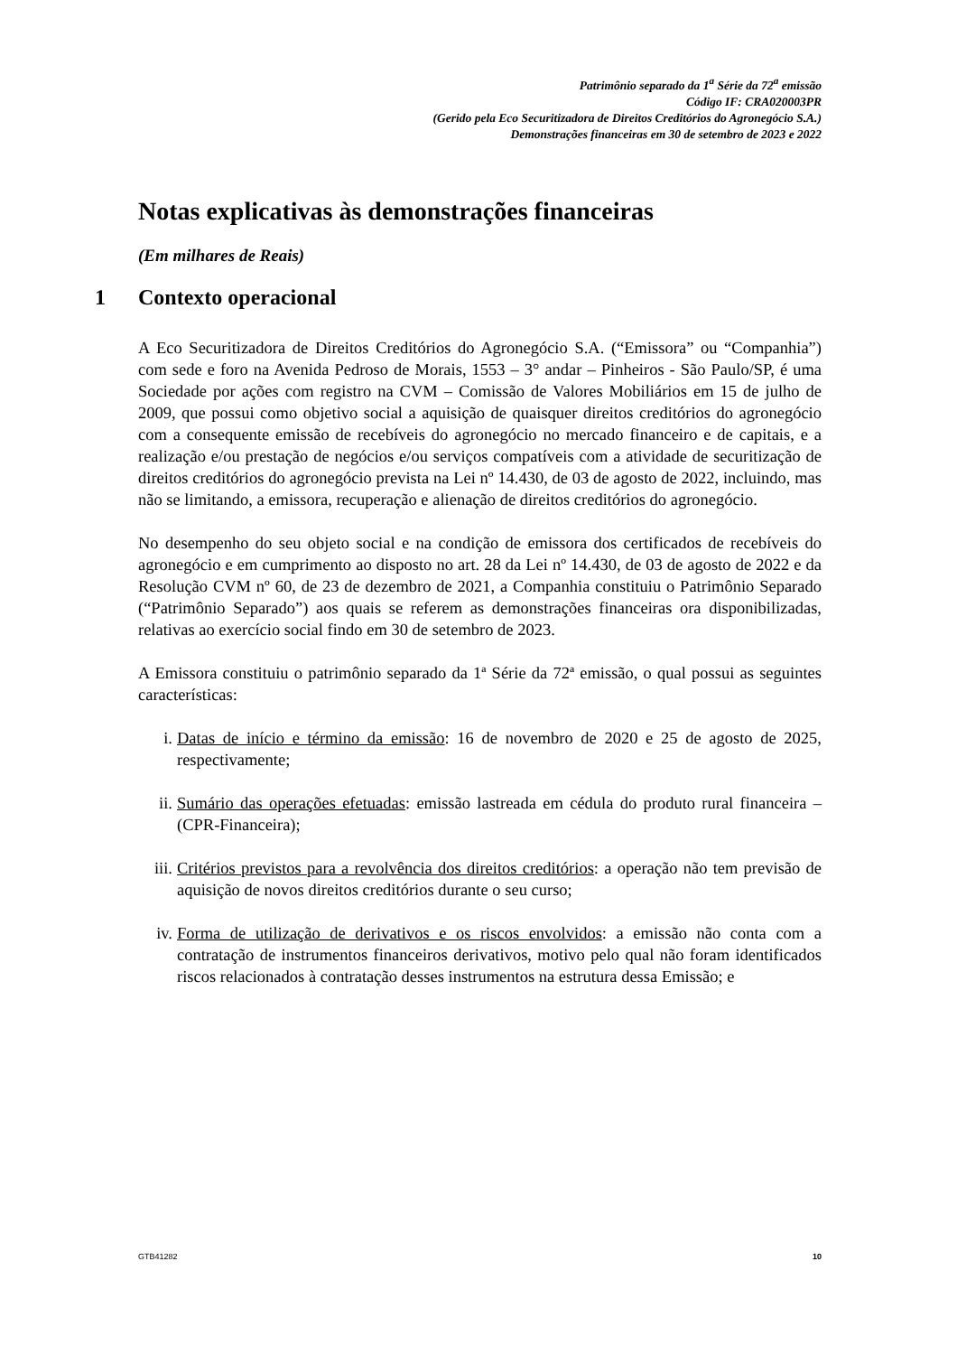Patrimônio separado da 1<sup>a</sup> Série da 72<sup>a</sup> emissão
Código IF: CRA020003PR
(Gerido pela Eco Securitizadora de Direitos Creditórios do Agronegócio S.A.)
Demonstrações financeiras em 30 de setembro de 2023 e 2022
Notas explicativas às demonstrações financeiras
(Em milhares de Reais)
1 Contexto operacional
A Eco Securitizadora de Direitos Creditórios do Agronegócio S.A. (“Emissora” ou “Companhia”) com sede e foro na Avenida Pedroso de Morais, 1553 – 3° andar – Pinheiros - São Paulo/SP, é uma Sociedade por ações com registro na CVM – Comissão de Valores Mobiliários em 15 de julho de 2009, que possui como objetivo social a aquisição de quaisquer direitos creditórios do agronegócio com a consequente emissão de recebíveis do agronegócio no mercado financeiro e de capitais, e a realização e/ou prestação de negócios e/ou serviços compatíveis com a atividade de securitização de direitos creditórios do agronegócio prevista na Lei nº 14.430, de 03 de agosto de 2022, incluindo, mas não se limitando, a emissora, recuperação e alienação de direitos creditórios do agronegócio.
No desempenho do seu objeto social e na condição de emissora dos certificados de recebíveis do agronegócio e em cumprimento ao disposto no art. 28 da Lei nº 14.430, de 03 de agosto de 2022 e da Resolução CVM nº 60, de 23 de dezembro de 2021, a Companhia constituiu o Patrimônio Separado (“Patrimônio Separado”) aos quais se referem as demonstrações financeiras ora disponibilizadas, relativas ao exercício social findo em 30 de setembro de 2023.
A Emissora constituiu o patrimônio separado da 1ª Série da 72ª emissão, o qual possui as seguintes características:
i. Datas de início e término da emissão: 16 de novembro de 2020 e 25 de agosto de 2025, respectivamente;
ii. Sumário das operações efetuadas: emissão lastreada em cédula do produto rural financeira – (CPR-Financeira);
iii.
Critérios previstos para a revolvência dos direitos creditórios: a operação não tem previsão de aquisição de novos direitos creditórios durante o seu curso;
iv. Forma de utilização de derivativos e os riscos envolvidos: a emissão não conta com a contratação de instrumentos financeiros derivativos, motivo pelo qual não foram identificados riscos relacionados à contratação desses instrumentos na estrutura dessa Emissão; e
GTB41282 10